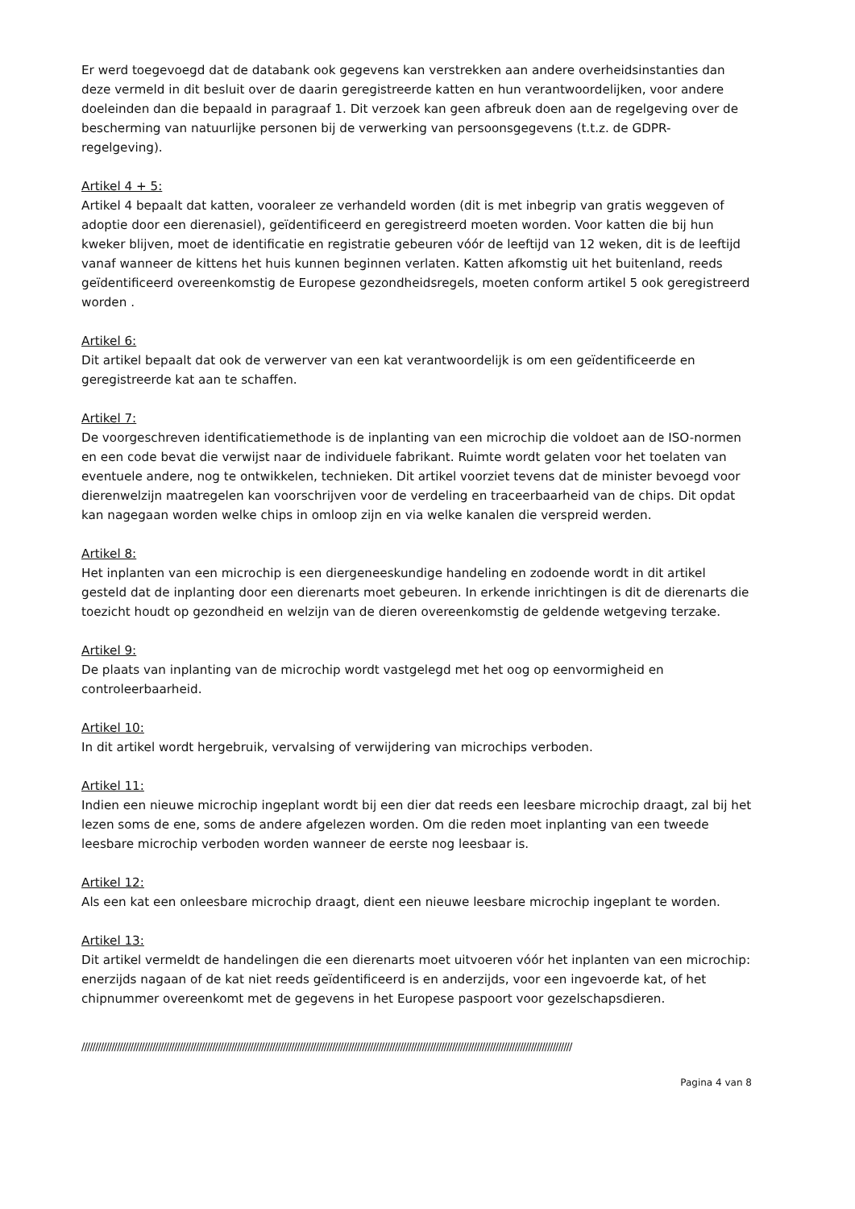Er werd toegevoegd dat de databank ook gegevens kan verstrekken aan andere overheidsinstanties dan deze vermeld in dit besluit over de daarin geregistreerde katten en hun verantwoordelijken, voor andere doeleinden dan die bepaald in paragraaf 1. Dit verzoek kan geen afbreuk doen aan de regelgeving over de bescherming van natuurlijke personen bij de verwerking van persoonsgegevens (t.t.z. de GDPR-regelgeving).
Artikel 4 + 5:
Artikel 4 bepaalt dat katten, vooraleer ze verhandeld worden (dit is met inbegrip van gratis weggeven of adoptie door een dierenasiel), geïdentificeerd en geregistreerd moeten worden. Voor katten die bij hun kweker blijven, moet de identificatie en registratie gebeuren vóór de leeftijd van 12 weken, dit is de leeftijd vanaf wanneer de kittens het huis kunnen beginnen verlaten. Katten afkomstig uit het buitenland, reeds geïdentificeerd overeenkomstig de Europese gezondheidsregels, moeten conform artikel 5 ook geregistreerd worden .
Artikel 6:
Dit artikel bepaalt dat ook de verwerver van een kat verantwoordelijk is om een geïdentificeerde en geregistreerde kat aan te schaffen.
Artikel 7:
De voorgeschreven identificatiemethode is de inplanting van een microchip die voldoet aan de ISO-normen en een code bevat die verwijst naar de individuele fabrikant. Ruimte wordt gelaten voor het toelaten van eventuele andere, nog te ontwikkelen, technieken. Dit artikel voorziet tevens dat de minister bevoegd voor dierenwelzijn maatregelen kan voorschrijven voor de verdeling en traceerbaarheid van de chips. Dit opdat kan nagegaan worden welke chips in omloop zijn en via welke kanalen die verspreid werden.
Artikel 8:
Het inplanten van een microchip is een diergeneeskundige handeling en zodoende wordt in dit artikel gesteld dat de inplanting door een dierenarts moet gebeuren. In erkende inrichtingen is dit de dierenarts die toezicht houdt op gezondheid en welzijn van de dieren overeenkomstig de geldende wetgeving terzake.
Artikel 9:
De plaats van inplanting van de microchip wordt vastgelegd met het oog op eenvormigheid en controleerbaarheid.
Artikel 10:
In dit artikel wordt hergebruik, vervalsing of verwijdering van microchips verboden.
Artikel 11:
Indien een nieuwe microchip ingeplant wordt bij een dier dat reeds een leesbare microchip draagt, zal bij het lezen soms de ene, soms de andere afgelezen worden. Om die reden moet inplanting van een tweede leesbare microchip verboden worden wanneer de eerste nog leesbaar is.
Artikel 12:
Als een kat een onleesbare microchip draagt, dient een nieuwe leesbare microchip ingeplant te worden.
Artikel 13:
Dit artikel vermeldt de handelingen die een dierenarts moet uitvoeren vóór het inplanten van een microchip: enerzijds nagaan of de kat niet reeds geïdentificeerd is en anderzijds, voor een ingevoerde kat, of het chipnummer overeenkomt met de gegevens in het Europese paspoort voor gezelschapsdieren.
////////////////////////////////////////////////////////////////////////////////////////////////////////////////////////////////////////////////////////////////////////////////////
Pagina 4 van 8